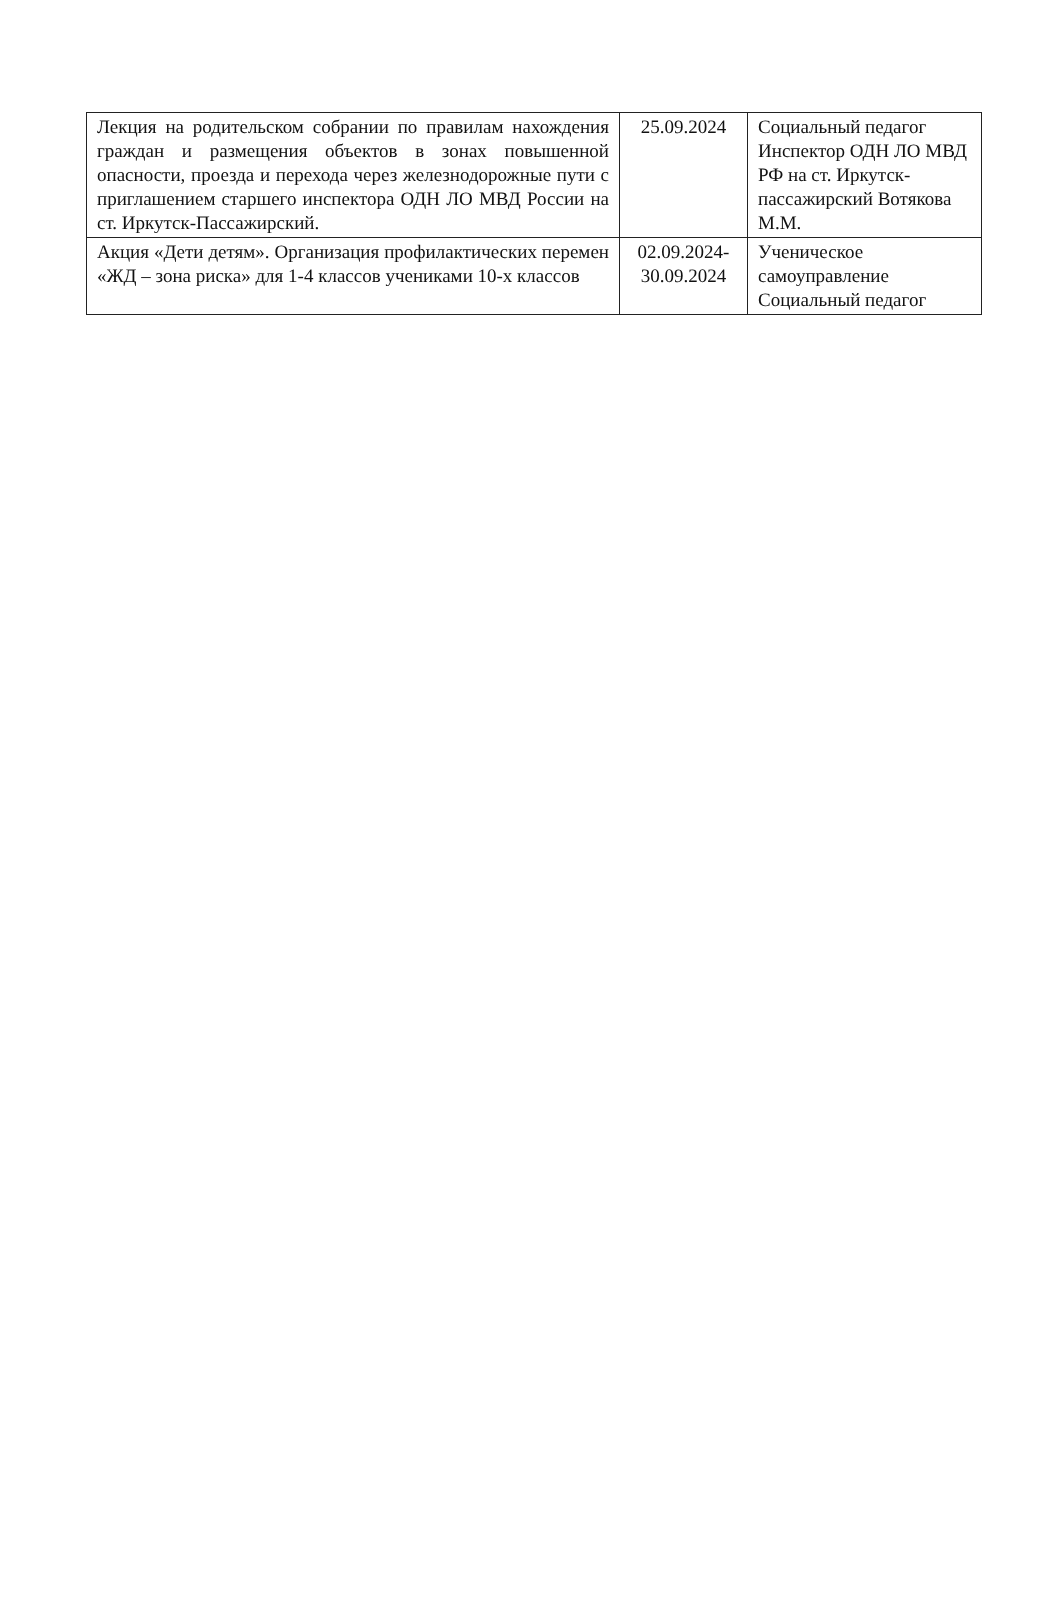| Лекция на родительском собрании по правилам нахождения граждан и размещения объектов в зонах повышенной опасности, проезда и перехода через железнодорожные пути с приглашением старшего инспектора ОДН ЛО МВД России на ст. Иркутск-Пассажирский. | 25.09.2024 | Социальный педагог Инспектор ОДН ЛО МВД РФ на ст. Иркутск-пассажирский Вотякова М.М. |
| Акция «Дети детям». Организация профилактических перемен «ЖД – зона риска» для 1-4 классов учениками 10-х классов | 02.09.2024- 30.09.2024 | Ученическое самоуправление Социальный педагог |